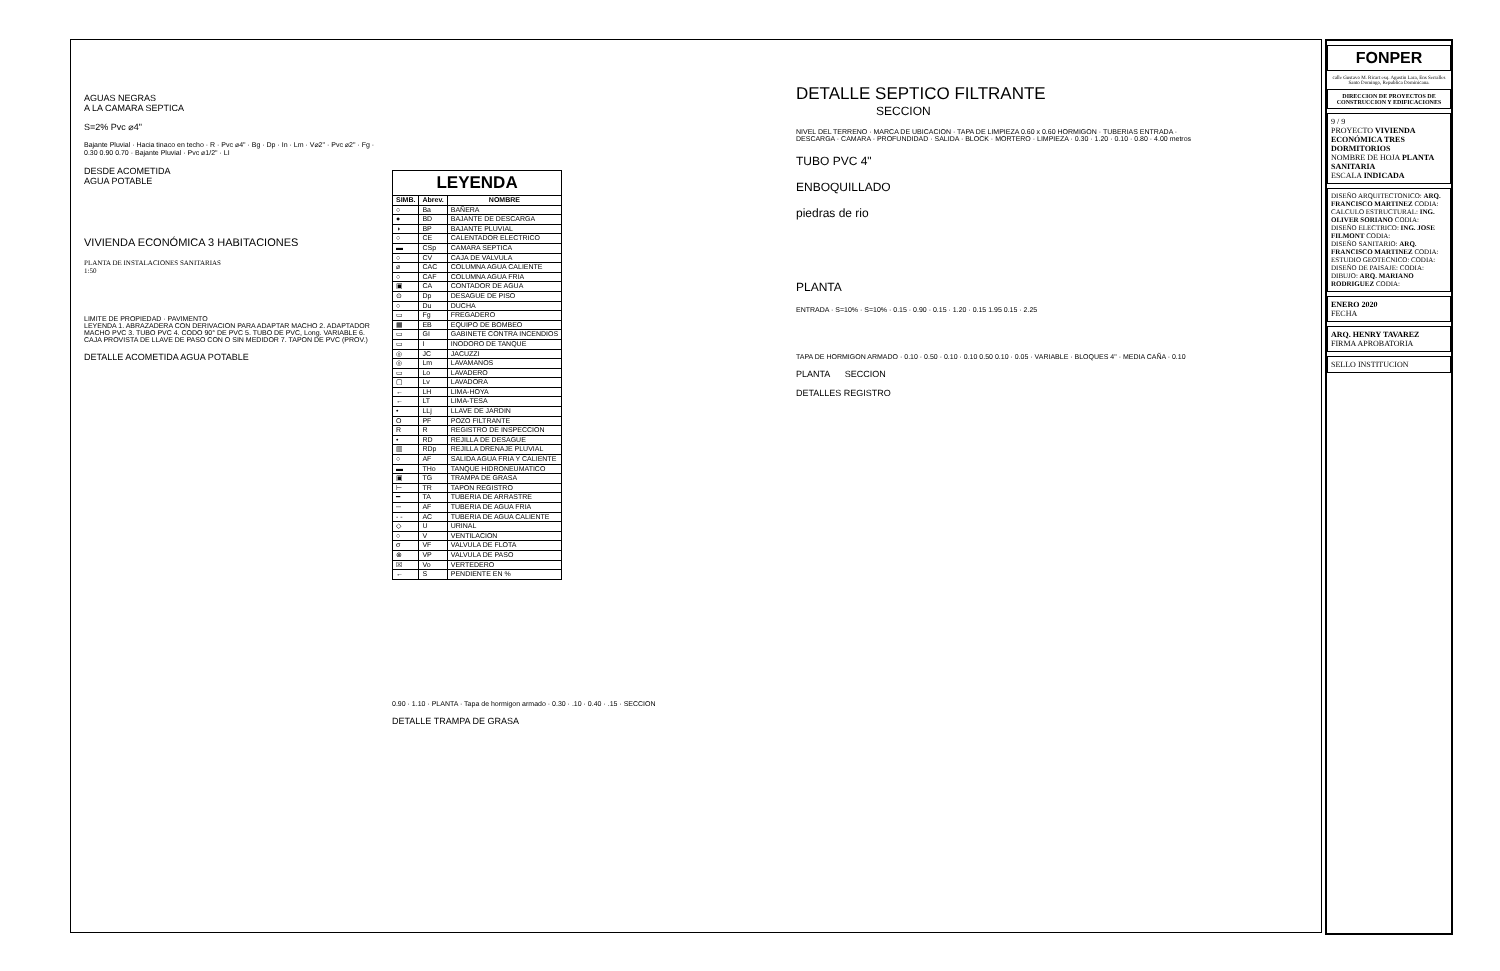AGUAS NEGRAS
A LA CAMARA SEPTICA
S=2% Pvc ⌀4"
Bajante Pluvial · Hacia tinaco en techo · R · Pvc ⌀4" · Bg · Dp · In · Lm · V⌀2" · Pvc ⌀2" · Fg · 0.30 0.90 0.70 · Bajante Pluvial · Pvc ⌀1/2" · LI
DESDE ACOMETIDA
AGUA POTABLE
VIVIENDA ECONÓMICA 3 HABITACIONES
PLANTA DE INSTALACIONES SANITARIAS
1:50
LIMITE DE PROPIEDAD · PAVIMENTO
LEYENDA 1. ABRAZADERA CON DERIVACION PARA ADAPTAR MACHO 2. ADAPTADOR MACHO PVC 3. TUBO PVC 4. CODO 90° DE PVC 5. TUBO DE PVC, Long. VARIABLE 6. CAJA PROVISTA DE LLAVE DE PASO CON O SIN MEDIDOR 7. TAPON DE PVC (PROV.)
DETALLE ACOMETIDA AGUA POTABLE
| LEYENDA | | |
| --- | --- | --- |
| SIMB. | Abrev. | NOMBRE |
| ○ | Ba | BAÑERA |
| ● | BD | BAJANTE DE DESCARGA |
| ◑ | BP | BAJANTE PLUVIAL |
| ○ | CE | CALENTADOR ELECTRICO |
| ▬ | CSp | CAMARA SEPTICA |
| ○ | CV | CAJA DE VALVULA |
| ⌀ | CAC | COLUMNA AGUA CALIENTE |
| ○ | CAF | COLUMNA AGUA FRIA |
| ▣ | CA | CONTADOR DE AGUA |
| ⊙ | Dp | DESAGUE DE PISO |
| ○ | Du | DUCHA |
| ▭ | Fg | FREGADERO |
| ▦ | EB | EQUIPO DE BOMBEO |
| ▭ | GI | GABINETE CONTRA INCENDIOS |
| ▭ | I | INODORO DE TANQUE |
| ◎ | JC | JACUZZI |
| ◎ | Lm | LAVAMANOS |
| ▭ | Lo | LAVADERO |
| ▢ | Lv | LAVADORA |
| ← | LH | LIMA-HOYA |
| ← | LT | LIMA-TESA |
| • | LLj | LLAVE DE JARDIN |
| O | PF | POZO FILTRANTE |
| R | R | REGISTRO DE INSPECCION |
| • | RD | REJILLA DE DESAGUE |
| ▥ | RDp | REJILLA DRENAJE PLUVIAL |
| ○ | AF | SALIDA AGUA FRIA Y CALIENTE |
| ▬ | THo | TANQUE HIDRONEUMATICO |
| ▣ | TG | TRAMPA DE GRASA |
| ⊢ | TR | TAPON REGISTRO |
| ━ | TA | TUBERIA DE ARRASTRE |
| ─ | AF | TUBERIA DE AGUA FRIA |
| - - | AC | TUBERIA DE AGUA CALIENTE |
| ◇ | U | URINAL |
| ○ | V | VENTILACION |
| σ | VF | VALVULA DE FLOTA |
| ⊗ | VP | VALVULA DE PASO |
| ☒ | Vo | VERTEDERO |
| ← | S | PENDIENTE EN % |
0.90 · 1.10 · PLANTA · Tapa de hormigon armado · 0.30 · .10 · 0.40 · .15 · SECCION
DETALLE TRAMPA DE GRASA
DETALLE SEPTICO FILTRANTE
SECCION
NIVEL DEL TERRENO · MARCA DE UBICACION · TAPA DE LIMPIEZA 0.60 x 0.60 HORMIGON · TUBERIAS ENTRADA · DESCARGA · CAMARA · PROFUNDIDAD · SALIDA · BLOCK · MORTERO · LIMPIEZA · 0.30 · 1.20 · 0.10 · 0.80 · 4.00 metros
TUBO PVC 4"
ENBOQUILLADO
piedras de rio
PLANTA
ENTRADA · S=10% · S=10% · 0.15 · 0.90 · 0.15 · 1.20 · 0.15 1.95 0.15 · 2.25
TAPA DE HORMIGON ARMADO · 0.10 · 0.50 · 0.10 · 0.10 0.50 0.10 · 0.05 · VARIABLE · BLOQUES 4" · MEDIA CAÑA · 0.10
PLANTA SECCION
DETALLES REGISTRO
FONPER
calle Gustavo M. Ricart esq. Agustin Lara, Ens Serralles Santo Domingo, Republica Dominicana.
DIRECCION DE PROYECTOS DE CONSTRUCCION Y EDIFICACIONES
9 / 9
PROYECTO VIVIENDA ECONÓMICA TRES DORMITORIOS
NOMBRE DE HOJA PLANTA SANITARIA
ESCALA INDICADA
DISEÑO ARQUITECTONICO: ARQ. FRANCISCO MARTINEZ CODIA:
CALCULO ESTRUCTURAL: ING. OLIVER SORIANO CODIA:
DISEÑO ELECTRICO: ING. JOSE FILMONT CODIA:
DISEÑO SANITARIO: ARQ. FRANCISCO MARTINEZ CODIA:
ESTUDIO GEOTECNICO: CODIA:
DISEÑO DE PAISAJE: CODIA:
DIBUJO: ARQ. MARIANO RODRIGUEZ CODIA:
ENERO 2020
FECHA
ARQ. HENRY TAVAREZ
FIRMA APROBATORIA
SELLO INSTITUCION